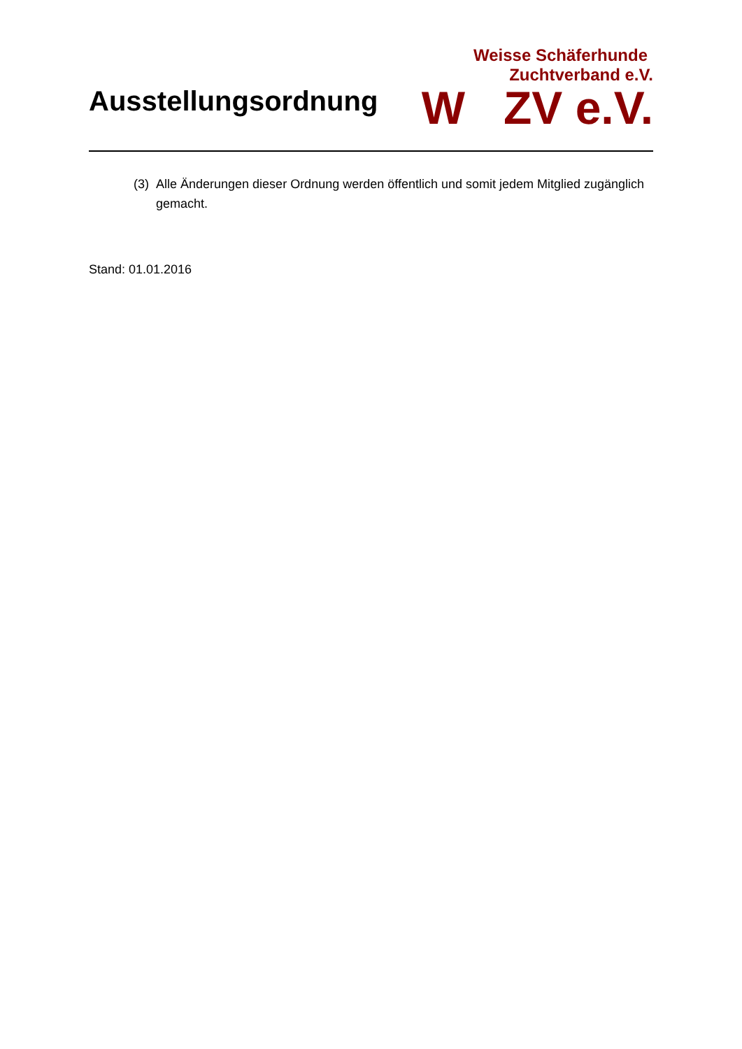Ausstellungsordnung
Weisse Schäferhunde
Zuchtverband e.V.
W ZV e.V.
(3)
Alle Änderungen dieser Ordnung werden öffentlich und somit jedem Mitglied zugänglich gemacht.
Stand: 01.01.2016